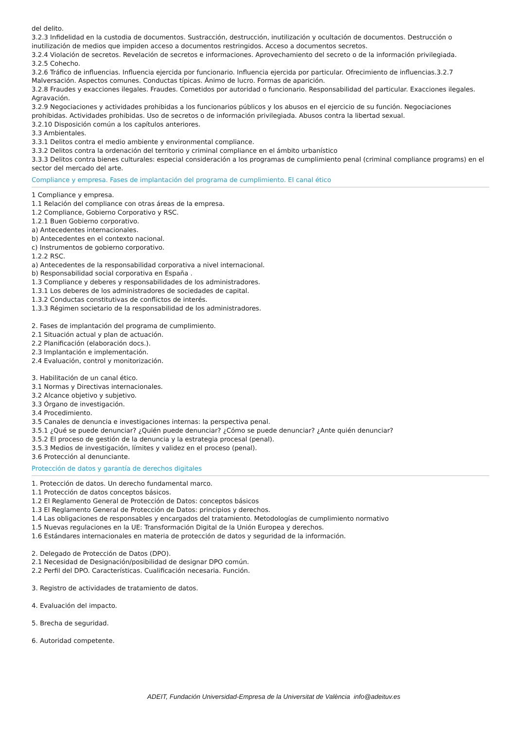del delito.
3.2.3 Infidelidad en la custodia de documentos. Sustracción, destrucción, inutilización y ocultación de documentos. Destrucción o inutilización de medios que impiden acceso a documentos restringidos. Acceso a documentos secretos.
3.2.4 Violación de secretos. Revelación de secretos e informaciones. Aprovechamiento del secreto o de la información privilegiada.
3.2.5 Cohecho.
3.2.6 Tráfico de influencias. Influencia ejercida por funcionario. Influencia ejercida por particular. Ofrecimiento de influencias.3.2.7 Malversación. Aspectos comunes. Conductas típicas. Ánimo de lucro. Formas de aparición.
3.2.8 Fraudes y exacciones ilegales. Fraudes. Cometidos por autoridad o funcionario. Responsabilidad del particular. Exacciones ilegales. Agravación.
3.2.9 Negociaciones y actividades prohibidas a los funcionarios públicos y los abusos en el ejercicio de su función. Negociaciones prohibidas. Actividades prohibidas. Uso de secretos o de información privilegiada. Abusos contra la libertad sexual.
3.2.10 Disposición común a los capítulos anteriores.
3.3 Ambientales.
3.3.1 Delitos contra el medio ambiente y environmental compliance.
3.3.2 Delitos contra la ordenación del territorio y criminal compliance en el ámbito urbanístico
3.3.3 Delitos contra bienes culturales: especial consideración a los programas de cumplimiento penal (criminal compliance programs) en el sector del mercado del arte.
Compliance y empresa. Fases de implantación del programa de cumplimiento. El canal ético
1 Compliance y empresa.
1.1 Relación del compliance con otras áreas de la empresa.
1.2 Compliance, Gobierno Corporativo y RSC.
1.2.1 Buen Gobierno corporativo.
a) Antecedentes internacionales.
b) Antecedentes en el contexto nacional.
c) Instrumentos de gobierno corporativo.
1.2.2 RSC.
a) Antecedentes de la responsabilidad corporativa a nivel internacional.
b) Responsabilidad social corporativa en España .
1.3 Compliance y deberes y responsabilidades de los administradores.
1.3.1 Los deberes de los administradores de sociedades de capital.
1.3.2 Conductas constitutivas de conflictos de interés.
1.3.3 Régimen societario de la responsabilidad de los administradores.
2. Fases de implantación del programa de cumplimiento.
2.1 Situación actual y plan de actuación.
2.2 Planificación (elaboración docs.).
2.3 Implantación e implementación.
2.4 Evaluación, control y monitorización.
3. Habilitación de un canal ético.
3.1 Normas y Directivas internacionales.
3.2 Alcance objetivo y subjetivo.
3.3 Órgano de investigación.
3.4 Procedimiento.
3.5 Canales de denuncia e investigaciones internas: la perspectiva penal.
3.5.1 ¿Qué se puede denunciar? ¿Quién puede denunciar? ¿Cómo se puede denunciar? ¿Ante quién denunciar?
3.5.2 El proceso de gestión de la denuncia y la estrategia procesal (penal).
3.5.3 Medios de investigación, límites y validez en el proceso (penal).
3.6 Protección al denunciante.
Protección de datos y garantía de derechos digitales
1. Protección de datos. Un derecho fundamental marco.
1.1 Protección de datos conceptos básicos.
1.2 El Reglamento General de Protección de Datos: conceptos básicos
1.3 El Reglamento General de Protección de Datos: principios y derechos.
1.4 Las obligaciones de responsables y encargados del tratamiento. Metodologías de cumplimiento normativo
1.5 Nuevas regulaciones en la UE: Transformación Digital de la Unión Europea y derechos.
1.6 Estándares internacionales en materia de protección de datos y seguridad de la información.
2. Delegado de Protección de Datos (DPO).
2.1 Necesidad de Designación/posibilidad de designar DPO común.
2.2 Perfil del DPO. Características. Cualificación necesaria. Función.
3. Registro de actividades de tratamiento de datos.
4. Evaluación del impacto.
5. Brecha de seguridad.
6. Autoridad competente.
ADEIT, Fundación Universidad-Empresa de la Universitat de València info@adeituv.es